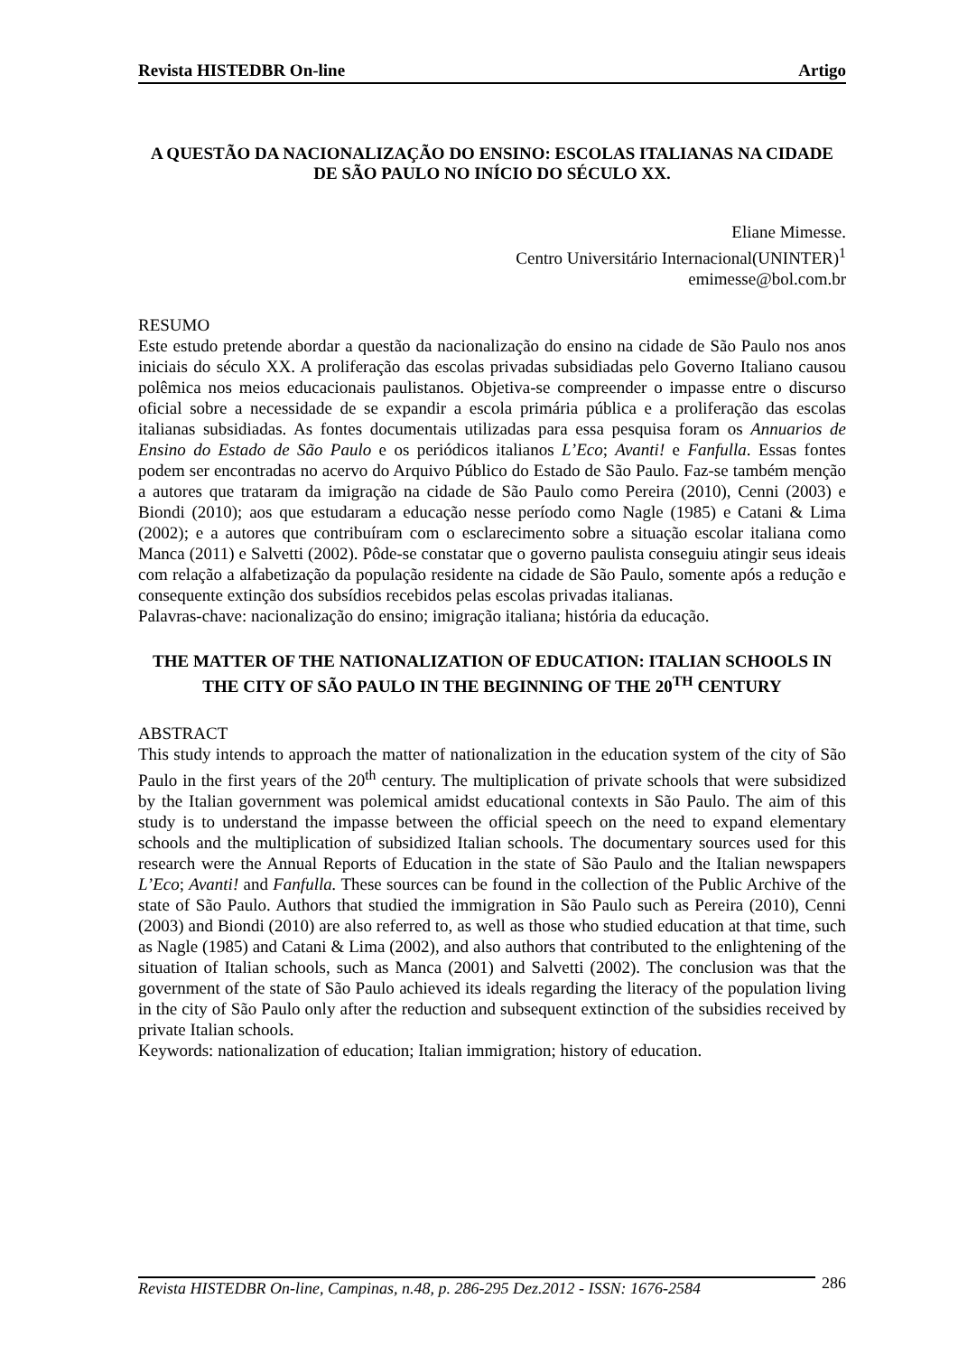Revista HISTEDBR On-line Artigo
A QUESTÃO DA NACIONALIZAÇÃO DO ENSINO: ESCOLAS ITALIANAS NA CIDADE DE SÃO PAULO NO INÍCIO DO SÉCULO XX.
Eliane Mimesse.
Centro Universitário Internacional(UNINTER)<sup>1</sup>
emimesse@bol.com.br
RESUMO
Este estudo pretende abordar a questão da nacionalização do ensino na cidade de São Paulo nos anos iniciais do século XX. A proliferação das escolas privadas subsidiadas pelo Governo Italiano causou polêmica nos meios educacionais paulistanos. Objetiva-se compreender o impasse entre o discurso oficial sobre a necessidade de se expandir a escola primária pública e a proliferação das escolas italianas subsidiadas. As fontes documentais utilizadas para essa pesquisa foram os Annuarios de Ensino do Estado de São Paulo e os periódicos italianos L’Eco; Avanti! e Fanfulla. Essas fontes podem ser encontradas no acervo do Arquivo Público do Estado de São Paulo. Faz-se também menção a autores que trataram da imigração na cidade de São Paulo como Pereira (2010), Cenni (2003) e Biondi (2010); aos que estudaram a educação nesse período como Nagle (1985) e Catani & Lima (2002); e a autores que contribuíram com o esclarecimento sobre a situação escolar italiana como Manca (2011) e Salvetti (2002). Pôde-se constatar que o governo paulista conseguiu atingir seus ideais com relação a alfabetização da população residente na cidade de São Paulo, somente após a redução e consequente extinção dos subsídios recebidos pelas escolas privadas italianas.
Palavras-chave: nacionalização do ensino; imigração italiana; história da educação.
THE MATTER OF THE NATIONALIZATION OF EDUCATION: ITALIAN SCHOOLS IN THE CITY OF SÃO PAULO IN THE BEGINNING OF THE 20<sup>TH</sup> CENTURY
ABSTRACT
This study intends to approach the matter of nationalization in the education system of the city of São Paulo in the first years of the 20<sup>th</sup> century. The multiplication of private schools that were subsidized by the Italian government was polemical amidst educational contexts in São Paulo. The aim of this study is to understand the impasse between the official speech on the need to expand elementary schools and the multiplication of subsidized Italian schools. The documentary sources used for this research were the Annual Reports of Education in the state of São Paulo and the Italian newspapers L’Eco; Avanti! and Fanfulla. These sources can be found in the collection of the Public Archive of the state of São Paulo. Authors that studied the immigration in São Paulo such as Pereira (2010), Cenni (2003) and Biondi (2010) are also referred to, as well as those who studied education at that time, such as Nagle (1985) and Catani & Lima (2002), and also authors that contributed to the enlightening of the situation of Italian schools, such as Manca (2001) and Salvetti (2002). The conclusion was that the government of the state of São Paulo achieved its ideals regarding the literacy of the population living in the city of São Paulo only after the reduction and subsequent extinction of the subsidies received by private Italian schools.
Keywords: nationalization of education; Italian immigration; history of education.
Revista HISTEDBR On-line, Campinas, n.48, p. 286-295 Dez.2012 - ISSN: 1676-2584 286